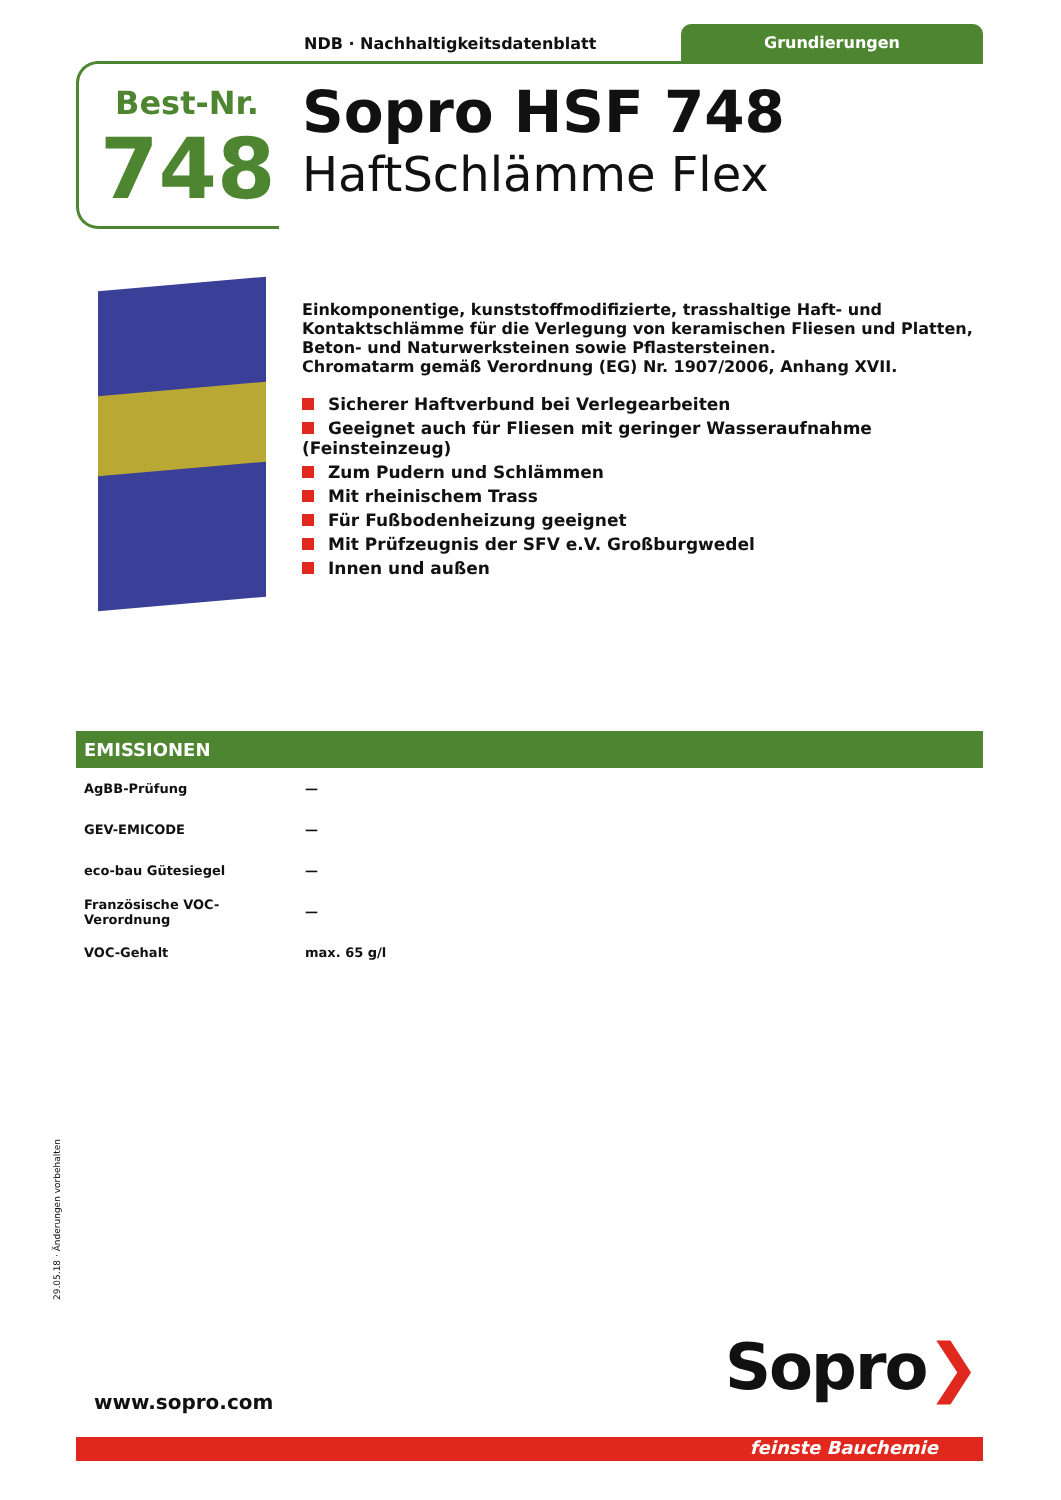NDB · Nachhaltigkeitsdatenblatt
Grundierungen
Best-Nr.
748
Sopro HSF 748
HaftSchlämme Flex
Einkomponentige, kunststoffmodifizierte, trasshaltige Haft- und Kontaktschlämme für die Verlegung von keramischen Fliesen und Platten, Beton- und Naturwerksteinen sowie Pflastersteinen.
Chromatarm gemäß Verordnung (EG) Nr. 1907/2006, Anhang XVII.
Sicherer Haftverbund bei Verlegearbeiten
Geeignet auch für Fliesen mit geringer Wasseraufnahme (Feinsteinzeug)
Zum Pudern und Schlämmen
Mit rheinischem Trass
Für Fußbodenheizung geeignet
Mit Prüfzeugnis der SFV e.V. Großburgwedel
Innen und außen
EMISSIONEN
| AgBB-Prüfung | — |
| GEV-EMICODE | — |
| eco-bau Gütesiegel | — |
| Französische VOC-Verordnung | — |
| VOC-Gehalt | max. 65 g/l |
29.05.18 · Änderungen vorbehalten
www.sopro.com Sopro❯
feinste Bauchemie